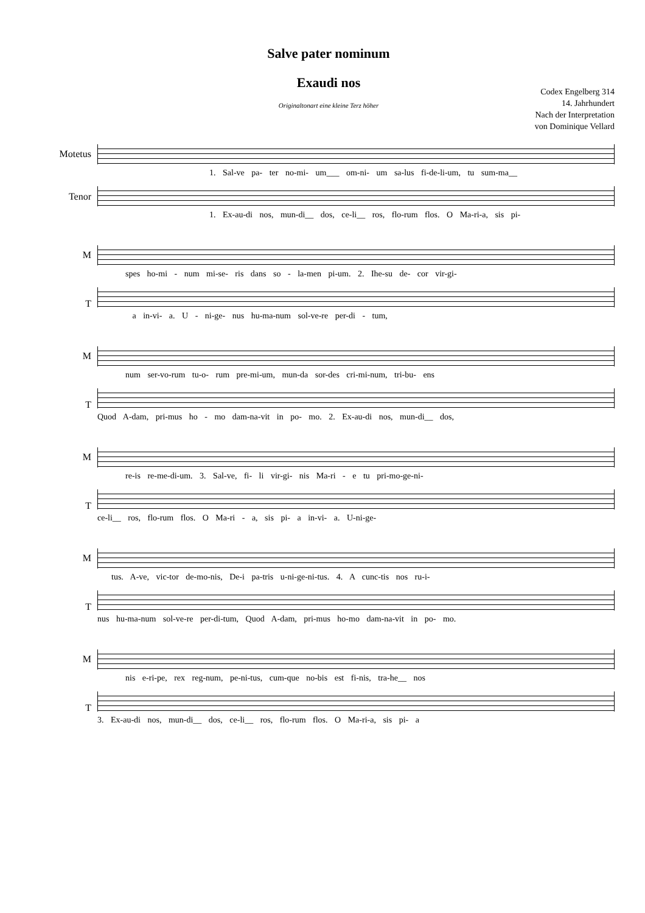Salve pater nominum
Exaudi nos
Codex Engelberg 314
14. Jahrhundert
Nach der Interpretation
von Dominique Vellard
Originaltonart eine kleine Terz höher
Motetus
Tenor
1. Sal-ve pa- ter no-mi- um___ om-ni- um sa-lus fi-de-li-um, tu sum-ma__
1. Ex-au-di nos, mun-di__ dos, ce-li__ ros, flo-rum flos. O Ma-ri-a, sis pi-
M
T
spes ho-mi - num mi-se- ris dans so - la-men pi-um. 2. Ihe-su de- cor vir-gi-
a in-vi- a. U - ni-ge- nus hu-ma-num sol-ve-re per-di - tum,
M
T
num ser-vo-rum tu-o- rum pre-mi-um, mun-da sor-des cri-mi-num, tri-bu- ens
Quod A-dam, pri-mus ho - mo dam-na-vit in po- mo. 2. Ex-au-di nos, mun-di__ dos,
M
T
re-is re-me-di-um. 3. Sal-ve, fi- li vir-gi- nis Ma-ri - e tu pri-mo-ge-ni-
ce-li__ ros, flo-rum flos. O Ma-ri - a, sis pi- a in-vi- a. U-ni-ge-
M
T
tus. A-ve, vic-tor de-mo-nis, De-i pa-tris u-ni-ge-ni-tus. 4. A cunc-tis nos ru-i-
nus hu-ma-num sol-ve-re per-di-tum, Quod A-dam, pri-mus ho-mo dam-na-vit in po- mo.
M
T
nis e-ri-pe, rex reg-num, pe-ni-tus, cum-que no-bis est fi-nis, tra-he__ nos
3. Ex-au-di nos, mun-di__ dos, ce-li__ ros, flo-rum flos. O Ma-ri-a, sis pi- a